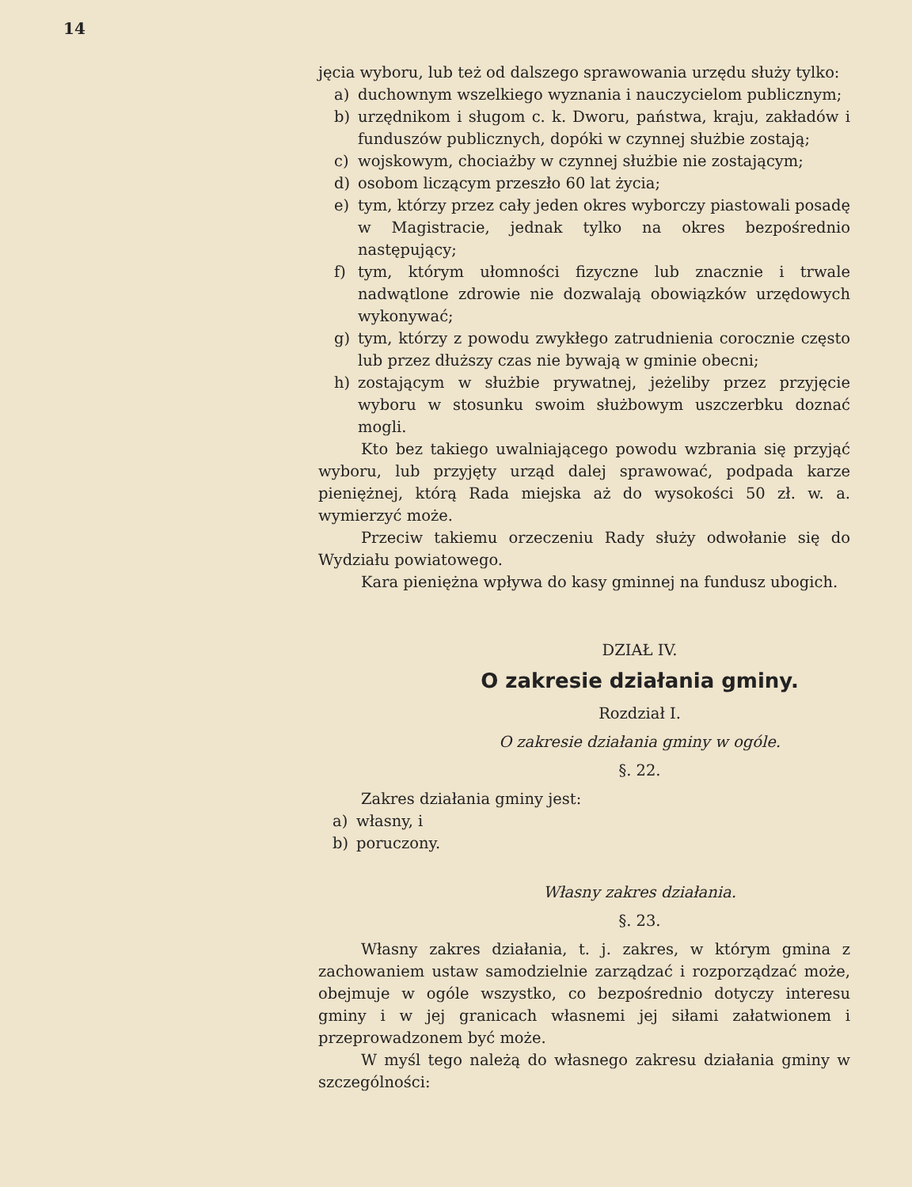14
jęcia wyboru, lub też od dalszego sprawowania urzędu służy tylko:
a) duchownym wszelkiego wyznania i nauczycielom publicznym;
b) urzędnikom i sługom c. k. Dworu, państwa, kraju, zakładów i funduszów publicznych, dopóki w czynnej służbie zostają;
c) wojskowym, chociażby w czynnej służbie nie zostającym;
d) osobom liczącym przeszło 60 lat życia;
e) tym, którzy przez cały jeden okres wyborczy piastowali posadę w Magistracie, jednak tylko na okres bezpośrednio następujący;
f) tym, którym ułomności fizyczne lub znacznie i trwale nadwątlone zdrowie nie dozwalają obowiązków urzędowych wykonywać;
g) tym, którzy z powodu zwykłego zatrudnienia corocznie często lub przez dłuższy czas nie bywają w gminie obecni;
h) zostającym w służbie prywatnej, jeżeliby przez przyjęcie wyboru w stosunku swoim służbowym uszczerbku doznać mogli.
Kto bez takiego uwalniającego powodu wzbrania się przyjąć wyboru, lub przyjęty urząd dalej sprawować, podpada karze pieniężnej, którą Rada miejska aż do wysokości 50 zł. w. a. wymierzyć może.
Przeciw takiemu orzeczeniu Rady służy odwołanie się do Wydziału powiatowego.
Kara pieniężna wpływa do kasy gminnej na fundusz ubogich.
DZIAŁ IV.
O zakresie działania gminy.
Rozdział I.
O zakresie działania gminy w ogóle.
§. 22.
Zakres działania gminy jest:
a) własny, i
b) poruczony.
Własny zakres działania.
§. 23.
Własny zakres działania, t. j. zakres, w którym gmina z zachowaniem ustaw samodzielnie zarządzać i rozporządzać może, obejmuje w ogóle wszystko, co bezpośrednio dotyczy interesu gminy i w jej granicach własnemi jej siłami załatwionem i przeprowadzonem być może.
W myśl tego należą do własnego zakresu działania gminy w szczególności: